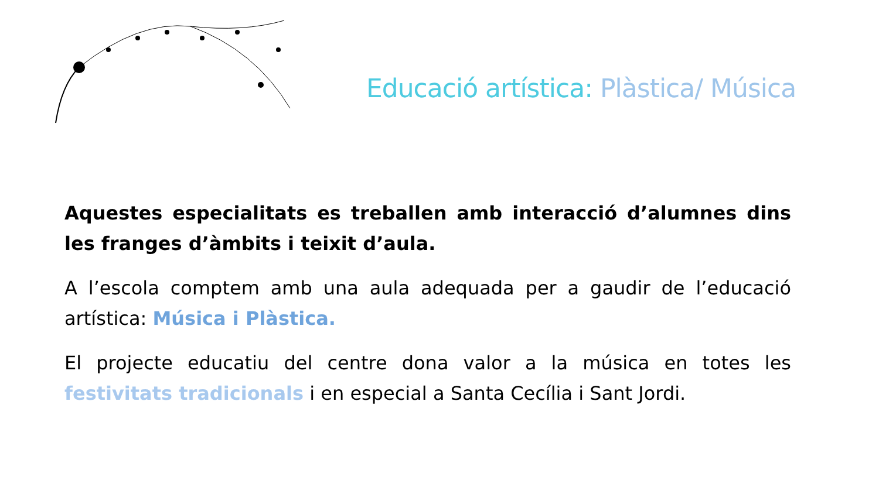Educació artística: Plàstica/ Música
Aquestes especialitats es treballen amb interacció d’alumnes dins les franges d’àmbits i teixit d’aula.
A l’escola comptem amb una aula adequada per a gaudir de l’educació artística: Música i Plàstica.
El projecte educatiu del centre dona valor a la música en totes les festivitats tradicionals i en especial a Santa Cecília i Sant Jordi.